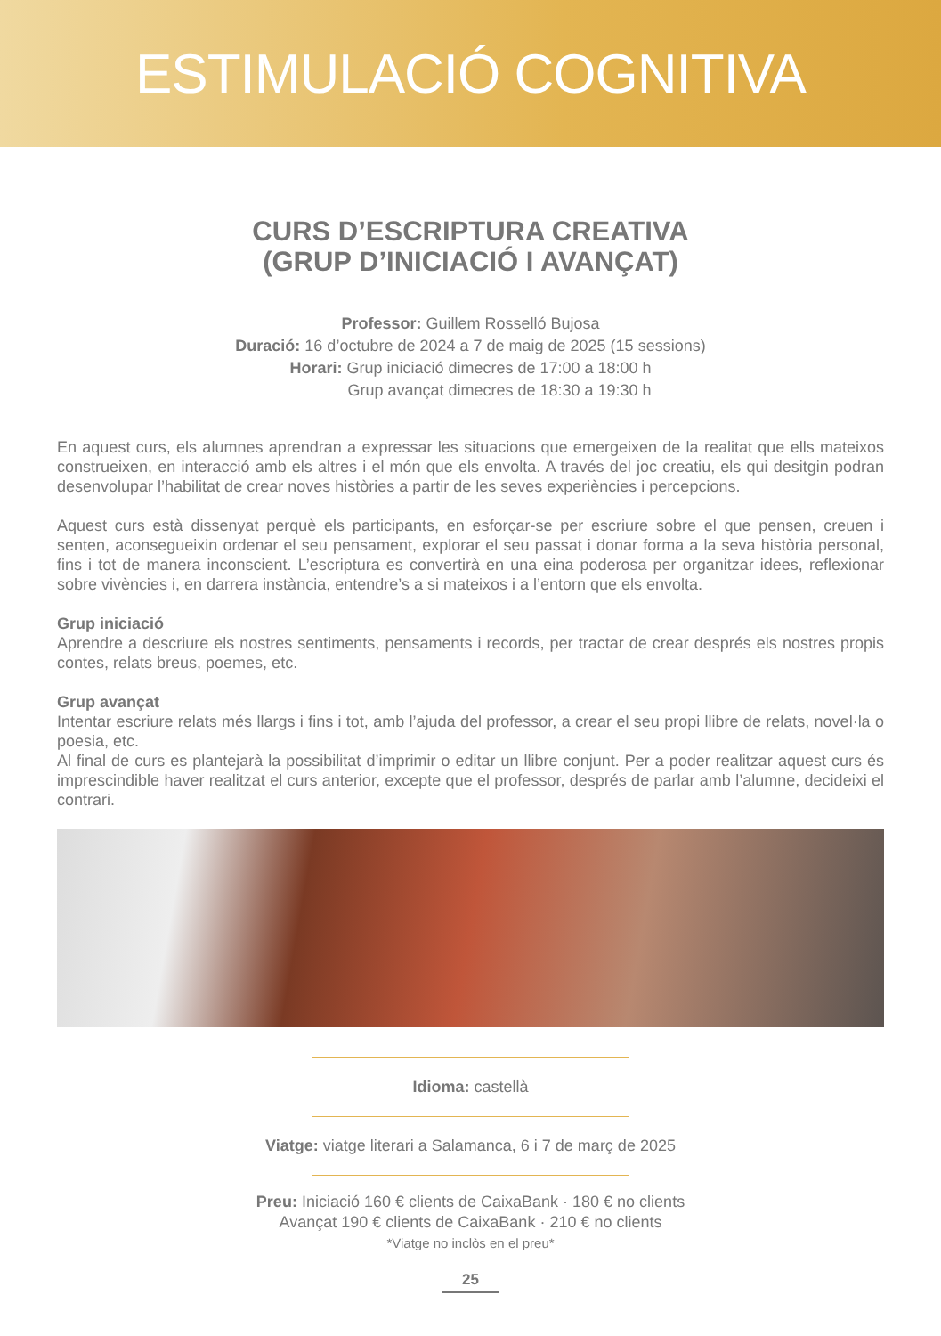ESTIMULACIÓ COGNITIVA
CURS D’ESCRIPTURA CREATIVA
(GRUP D’INICIACIÓ I AVANÇAT)
Professor: Guillem Rosselló Bujosa
Duració: 16 d’octubre de 2024 a 7 de maig de 2025 (15 sessions)
Horari: Grup iniciació dimecres de 17:00 a 18:00 h
Grup avançat dimecres de 18:30 a 19:30 h
En aquest curs, els alumnes aprendran a expressar les situacions que emergeixen de la realitat que ells mateixos construeixen, en interacció amb els altres i el món que els envolta. A través del joc creatiu, els qui desitgin podran desenvolupar l’habilitat de crear noves històries a partir de les seves experiències i percepcions.
Aquest curs està dissenyat perquè els participants, en esforçar-se per escriure sobre el que pensen, creuen i senten, aconsegueixin ordenar el seu pensament, explorar el seu passat i donar forma a la seva història personal, fins i tot de manera inconscient. L’escriptura es convertirà en una eina poderosa per organitzar idees, reflexionar sobre vivències i, en darrera instància, entendre’s a si mateixos i a l’entorn que els envolta.
Grup iniciació
Aprendre a descriure els nostres sentiments, pensaments i records, per tractar de crear després els nostres propis contes, relats breus, poemes, etc.
Grup avançat
Intentar escriure relats més llargs i fins i tot, amb l’ajuda del professor, a crear el seu propi llibre de relats, novel·la o poesia, etc.
Al final de curs es plantejarà la possibilitat d’imprimir o editar un llibre conjunt. Per a poder realitzar aquest curs és imprescindible haver realitzat el curs anterior, excepte que el professor, després de parlar amb l’alumne, decideixi el contrari.
Idioma: castellà
Viatge: viatge literari a Salamanca, 6 i 7 de març de 2025
Preu: Iniciació 160 € clients de CaixaBank · 180 € no clients
Avançat 190 € clients de CaixaBank · 210 € no clients
*Viatge no inclòs en el preu*
25